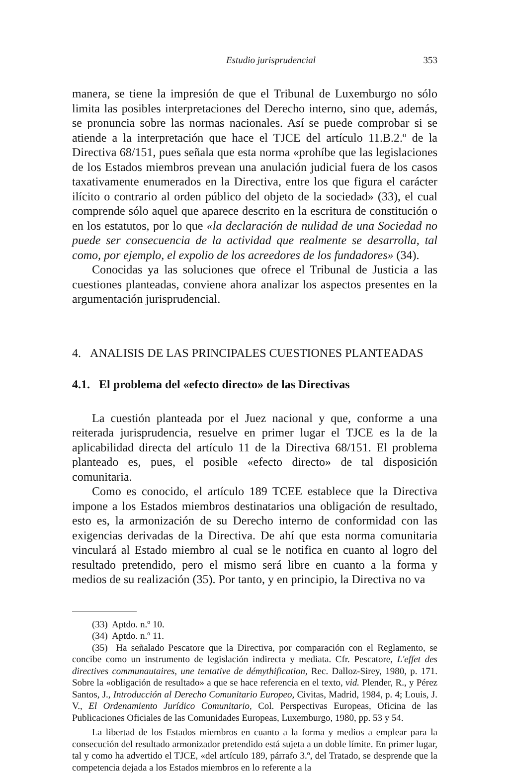Estudio jurisprudencial 353
manera, se tiene la impresión de que el Tribunal de Luxemburgo no sólo limita las posibles interpretaciones del Derecho interno, sino que, además, se pronuncia sobre las normas nacionales. Así se puede comprobar si se atiende a la interpretación que hace el TJCE del artículo 11.B.2.º de la Directiva 68/151, pues señala que esta norma «prohíbe que las legislaciones de los Estados miembros prevean una anulación judicial fuera de los casos taxativamente enumerados en la Directiva, entre los que figura el carácter ilícito o contrario al orden público del objeto de la sociedad» (33), el cual comprende sólo aquel que aparece descrito en la escritura de constitución o en los estatutos, por lo que «la declaración de nulidad de una Sociedad no puede ser consecuencia de la actividad que realmente se desarrolla, tal como, por ejemplo, el expolio de los acreedores de los fundadores» (34).
Conocidas ya las soluciones que ofrece el Tribunal de Justicia a las cuestiones planteadas, conviene ahora analizar los aspectos presentes en la argumentación jurisprudencial.
4. ANALISIS DE LAS PRINCIPALES CUESTIONES PLANTEADAS
4.1. El problema del «efecto directo» de las Directivas
La cuestión planteada por el Juez nacional y que, conforme a una reiterada jurisprudencia, resuelve en primer lugar el TJCE es la de la aplicabilidad directa del artículo 11 de la Directiva 68/151. El problema planteado es, pues, el posible «efecto directo» de tal disposición comunitaria.
Como es conocido, el artículo 189 TCEE establece que la Directiva impone a los Estados miembros destinatarios una obligación de resultado, esto es, la armonización de su Derecho interno de conformidad con las exigencias derivadas de la Directiva. De ahí que esta norma comunitaria vinculará al Estado miembro al cual se le notifica en cuanto al logro del resultado pretendido, pero el mismo será libre en cuanto a la forma y medios de su realización (35). Por tanto, y en principio, la Directiva no va
(33) Aptdo. n.º 10.
(34) Aptdo. n.º 11.
(35) Ha señalado Pescatore que la Directiva, por comparación con el Reglamento, se concibe como un instrumento de legislación indirecta y mediata. Cfr. Pescatore, L'effet des directives communautaires, une tentative de démythification, Rec. Dalloz-Sirey, 1980, p. 171. Sobre la «obligación de resultado» a que se hace referencia en el texto, vid. Plender, R., y Pérez Santos, J., Introducción al Derecho Comunitario Europeo, Civitas, Madrid, 1984, p. 4; Louis, J. V., El Ordenamiento Jurídico Comunitario, Col. Perspectivas Europeas, Oficina de las Publicaciones Oficiales de las Comunidades Europeas, Luxemburgo, 1980, pp. 53 y 54.
La libertad de los Estados miembros en cuanto a la forma y medios a emplear para la consecución del resultado armonizador pretendido está sujeta a un doble límite. En primer lugar, tal y como ha advertido el TJCE, «del artículo 189, párrafo 3.º, del Tratado, se desprende que la competencia dejada a los Estados miembros en lo referente a la